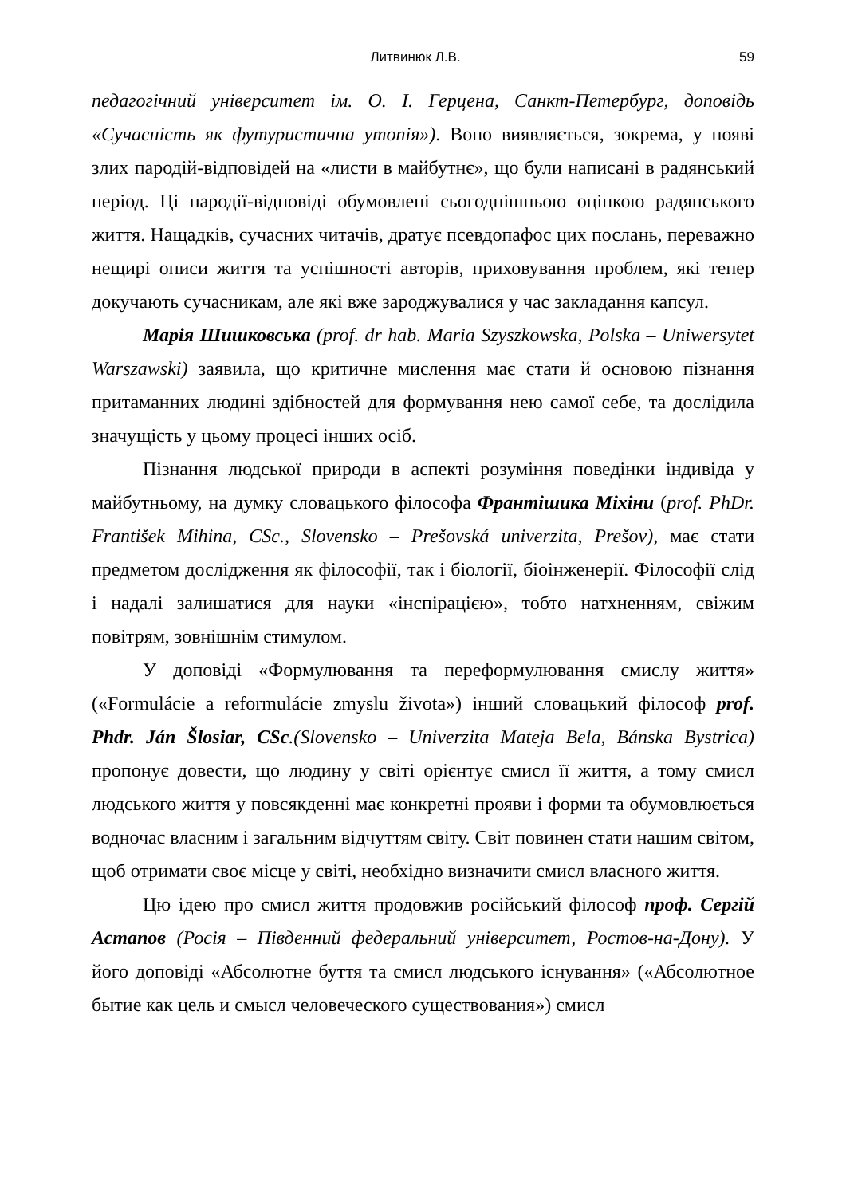Литвинюк Л.В. 59
педагогічний університет ім. О. І. Герцена, Санкт-Петербург, доповідь «Сучасність як футуристична утопія»). Воно виявляється, зокрема, у появі злих пародій-відповідей на «листи в майбутнє», що були написані в радянський період. Ці пародії-відповіді обумовлені сьогоднішньою оцінкою радянського життя. Нащадків, сучасних читачів, дратує псевдопафос цих послань, переважно нещирі описи життя та успішності авторів, приховування проблем, які тепер докучають сучасникам, але які вже зароджувалися у час закладання капсул.
Марія Шишковська (prof. dr hab. Maria Szyszkowska, Polska – Uniwersytet Warszawski) заявила, що критичне мислення має стати й основою пізнання притаманних людині здібностей для формування нею самої себе, та дослідила значущість у цьому процесі інших осіб.
Пізнання людської природи в аспекті розуміння поведінки індивіда у майбутньому, на думку словацького філософа Франтішика Міхіни (prof. PhDr. František Mihina, CSc., Slovensko – Prešovská univerzita, Prešov), має стати предметом дослідження як філософії, так і біології, біоінженерії. Філософії слід і надалі залишатися для науки «інспірацією», тобто натхненням, свіжим повітрям, зовнішнім стимулом.
У доповіді «Формулювання та переформулювання смислу життя» («Formulácie a reformulácie zmyslu života») інший словацький філософ prof. Phdr. Ján Šlosiar, CSc.(Slovensko – Univerzita Mateja Bela, Bánska Bystrica) пропонує довести, що людину у світі орієнтує смисл її життя, а тому смисл людського життя у повсякденні має конкретні прояви і форми та обумовлюється водночас власним і загальним відчуттям світу. Світ повинен стати нашим світом, щоб отримати своє місце у світі, необхідно визначити смисл власного життя.
Цю ідею про смисл життя продовжив російський філософ проф. Сергій Астапов (Росія – Південний федеральний університет, Ростов-на-Дону). У його доповіді «Абсолютне буття та смисл людського існування» («Абсолютное бытие как цель и смысл человеческого существования») смисл